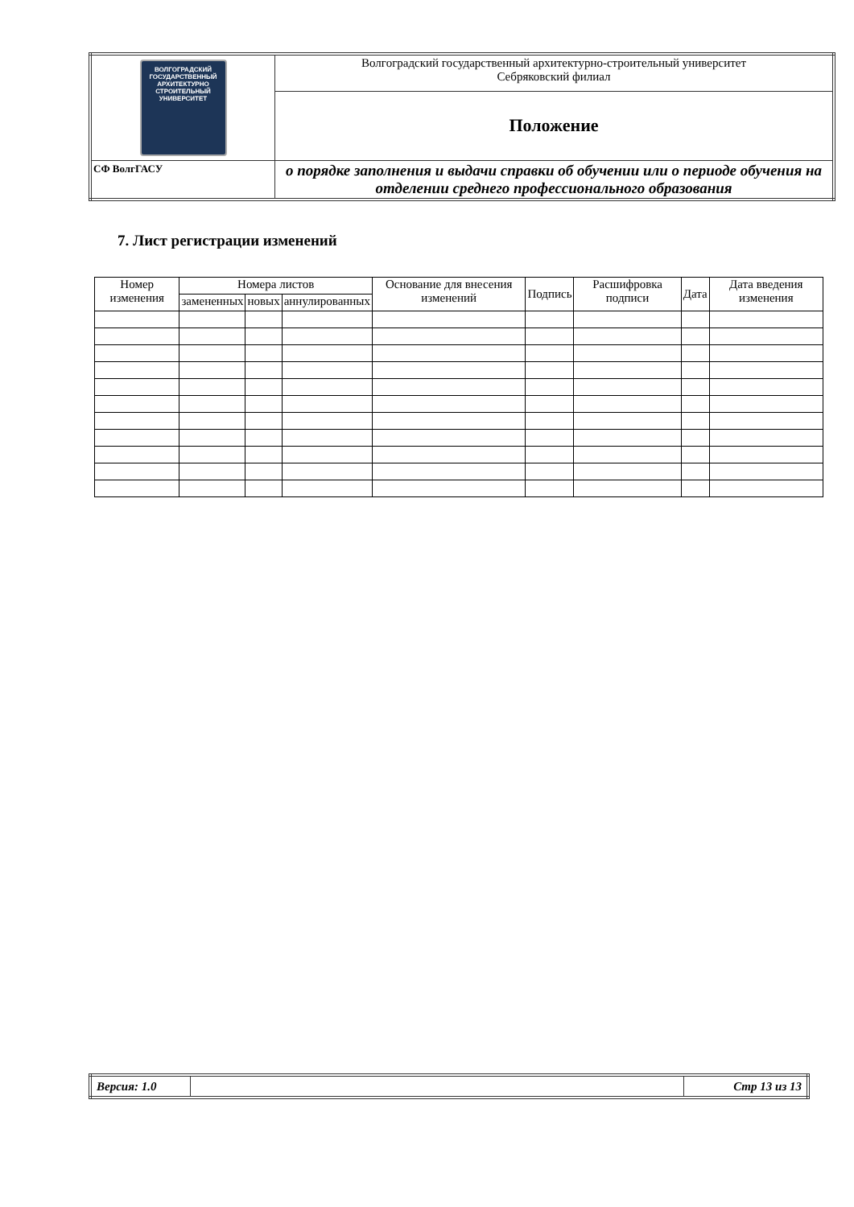| ВОЛГОГРАДСКИЙ ГОСУДАРСТВЕННЫЙ АРХИТЕКТУРНО СТРОИТЕЛЬНЫЙ УНИВЕРСИТЕТ | Волгоградский государственный архитектурно-строительный университет Себряковский филиал |
| | Положение |
| СФ ВолгГАСУ | о порядке заполнения и выдачи справки об обучении или о периоде обучения на отделении среднего профессионального образования |
7. Лист регистрации изменений
| Номер изменения | Номера листов | | | Основание для внесения изменений | Подпись | Расшифровка подписи | Дата | Дата введения изменения |
| --- | --- | --- | --- | --- | --- | --- | --- | --- |
| | замененных | новых | аннулированных | | | | | |
| Версия: 1.0 | | Стр 13 из 13 |